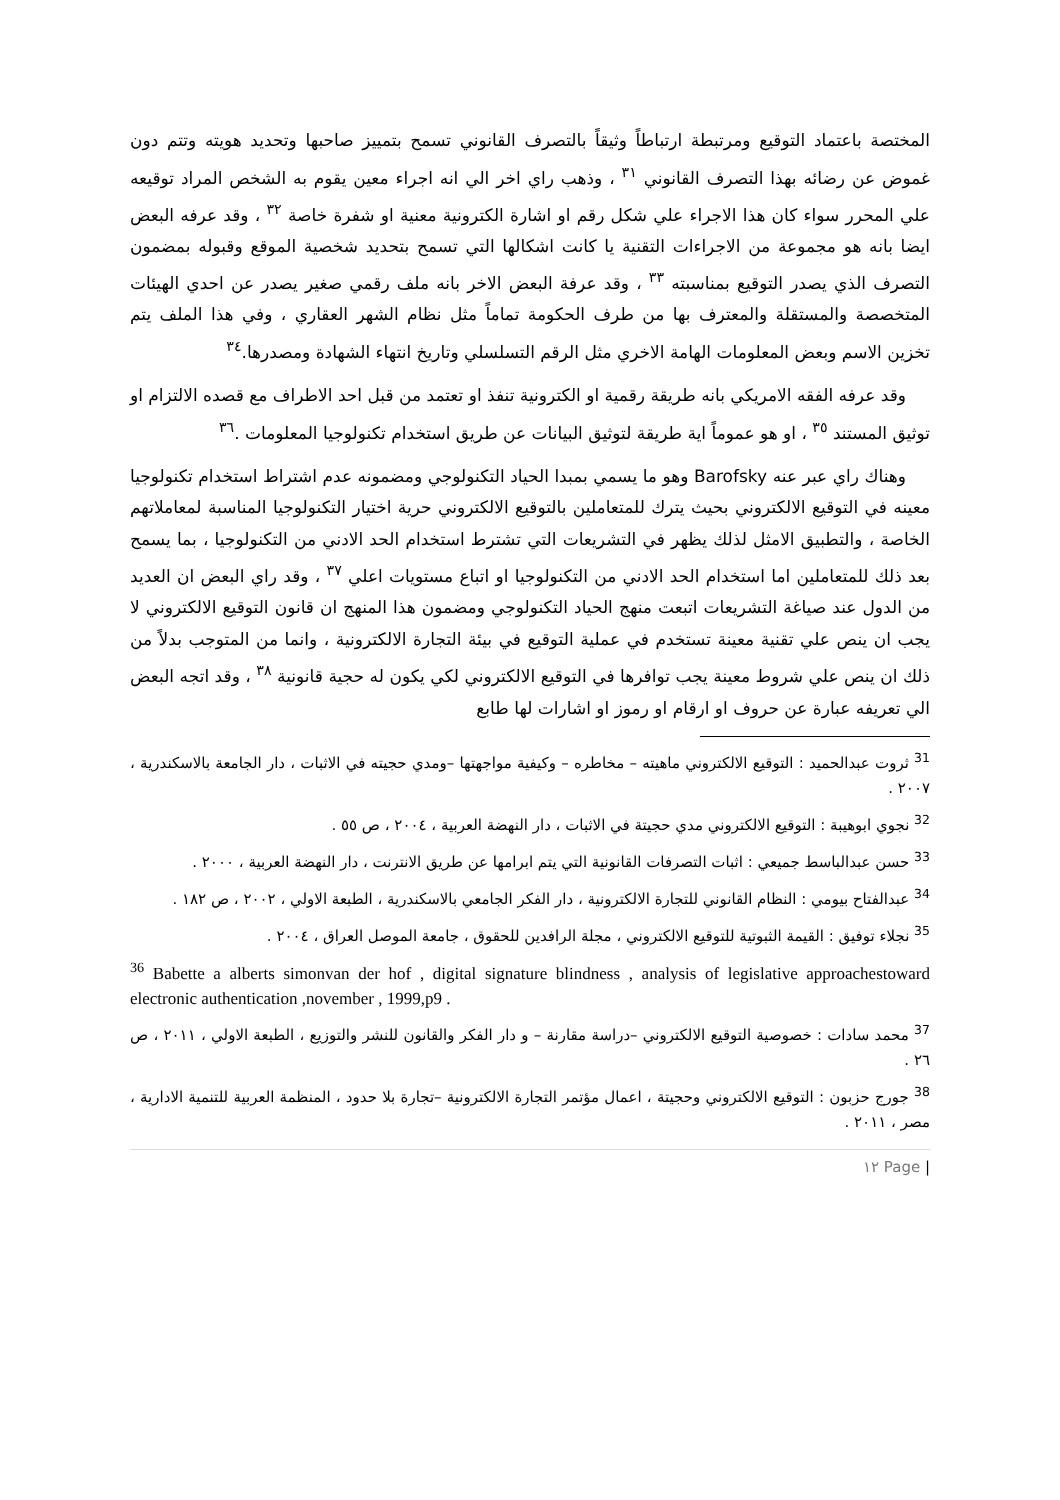المختصة باعتماد التوقيع ومرتبطة ارتباطاً وثيقاً بالتصرف القانوني تسمح بتمييز صاحبها وتحديد هويته وتتم دون غموض عن رضائه بهذا التصرف القانوني <sup>٣١</sup> ، وذهب راي اخر الي انه اجراء معين يقوم به الشخص المراد توقيعه علي المحرر سواء كان هذا الاجراء علي شكل رقم او اشارة الكترونية معنية او شفرة خاصة <sup>٣٢</sup> ، وقد عرفه البعض ايضا بانه هو مجموعة من الاجراءات التقنية يا كانت اشكالها التي تسمح بتحديد شخصية الموقع وقبوله بمضمون التصرف الذي يصدر التوقيع بمناسبته <sup>٣٣</sup> ، وقد عرفة البعض الاخر بانه ملف رقمي صغير يصدر عن احدي الهيئات المتخصصة والمستقلة والمعترف بها من طرف الحكومة تماماً مثل نظام الشهر العقاري ، وفي هذا الملف يتم تخزين الاسم وبعض المعلومات الهامة الاخري مثل الرقم التسلسلي وتاريخ انتهاء الشهادة ومصدرها.<sup>٣٤</sup>
وقد عرفه الفقه الامريكي بانه طريقة رقمية او الكترونية تنفذ او تعتمد من قبل احد الاطراف مع قصده الالتزام او توثيق المستند <sup>٣٥</sup> ، او هو عموماً اية طريقة لتوثيق البيانات عن طريق استخدام تكنولوجيا المعلومات .<sup>٣٦</sup>
وهناك راي عبر عنه Barofsky وهو ما يسمي بمبدا الحياد التكنولوجي ومضمونه عدم اشتراط استخدام تكنولوجيا معينه في التوقيع الالكتروني بحيث يترك للمتعاملين بالتوقيع الالكتروني حرية اختيار التكنولوجيا المناسبة لمعاملاتهم الخاصة ، والتطبيق الامثل لذلك يظهر في التشريعات التي تشترط استخدام الحد الادني من التكنولوجيا ، بما يسمح بعد ذلك للمتعاملين اما استخدام الحد الادني من التكنولوجيا او اتباع مستويات اعلي <sup>٣٧</sup> ، وقد راي البعض ان العديد من الدول عند صياغة التشريعات اتبعت منهج الحياد التكنولوجي ومضمون هذا المنهج ان قانون التوقيع الالكتروني لا يجب ان ينص علي تقنية معينة تستخدم في عملية التوقيع في بيئة التجارة الالكترونية ، وانما من المتوجب بدلاً من ذلك ان ينص علي شروط معينة يجب توافرها في التوقيع الالكتروني لكي يكون له حجية قانونية <sup>٣٨</sup> ، وقد اتجه البعض الي تعريفه عبارة عن حروف او ارقام او رموز او اشارات لها طابع
<sup>31</sup> ثروت عبدالحميد : التوقيع الالكتروني ماهيته – مخاطره – وكيفية مواجهتها –ومدي حجيته في الاثبات ، دار الجامعة بالاسكندرية ، ٢٠٠٧ .
<sup>32</sup> نجوي ابوهيبة : التوقيع الالكتروني مدي حجيتة في الاثبات ، دار النهضة العربية ، ٢٠٠٤ ، ص ٥٥ .
<sup>33</sup> حسن عبدالباسط جميعي : اثبات التصرفات القانونية التي يتم ابرامها عن طريق الانترنت ، دار النهضة العربية ، ٢٠٠٠ .
<sup>34</sup> عبدالفتاح بيومي : النظام القانوني للتجارة الالكترونية ، دار الفكر الجامعي بالاسكندرية ، الطبعة الاولي ، ٢٠٠٢ ، ص ١٨٢ .
<sup>35</sup> نجلاء توفيق : القيمة الثبوتية للتوقيع الالكتروني ، مجلة الرافدين للحقوق ، جامعة الموصل العراق ، ٢٠٠٤ .
<sup>36</sup> Babette a alberts simonvan der hof , digital signature blindness , analysis of legislative approachestoward electronic authentication ,november , 1999,p9 .
<sup>37</sup> محمد سادات : خصوصية التوقيع الالكتروني –دراسة مقارنة – و دار الفكر والقانون للنشر والتوزيع ، الطبعة الاولي ، ٢٠١١ ، ص ٢٦ .
<sup>38</sup> جورج حزبون : التوقيع الالكتروني وحجيتة ، اعمال مؤتمر التجارة الالكترونية –تجارة بلا حدود ، المنظمة العربية للتنمية الادارية ، مصر ، ٢٠١١ .
| Page ١٢